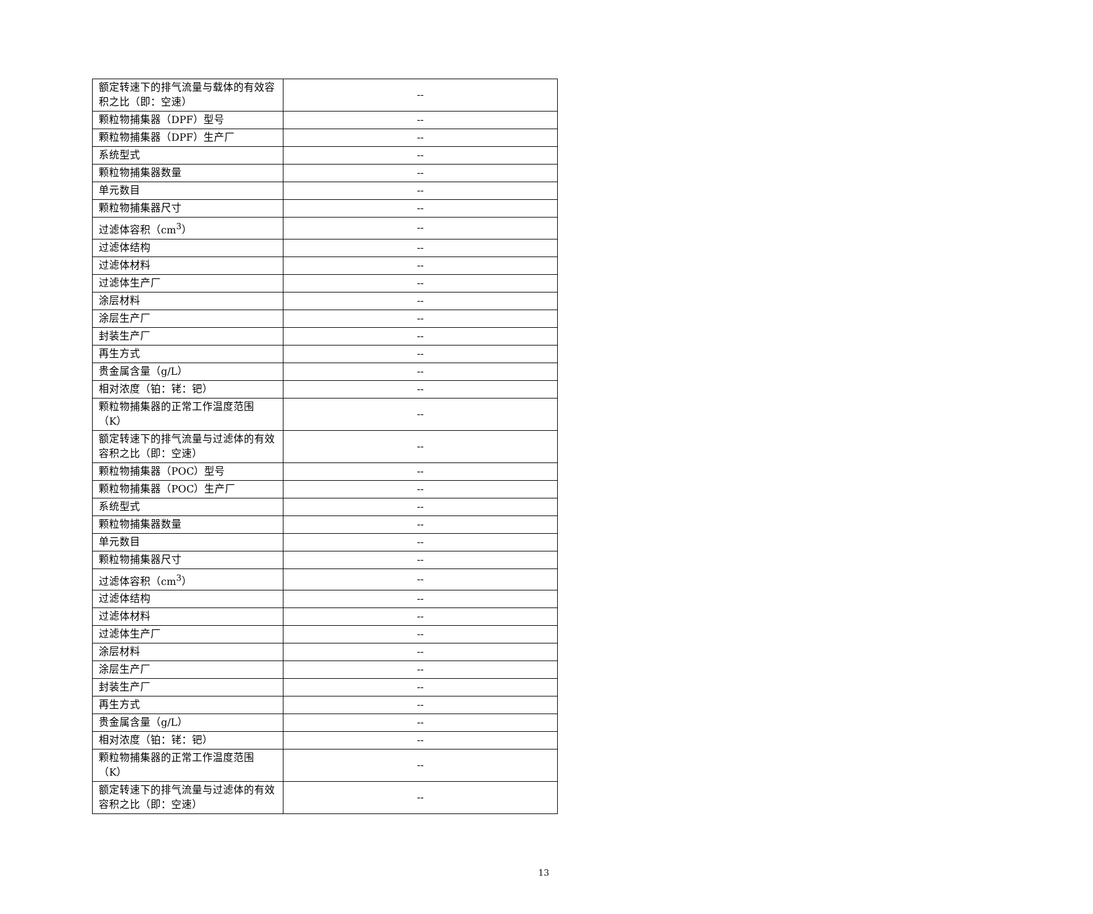| 额定转速下的排气流量与载体的有效容积之比（即：空速） | -- |
| 颗粒物捕集器（DPF）型号 | -- |
| 颗粒物捕集器（DPF）生产厂 | -- |
| 系统型式 | -- |
| 颗粒物捕集器数量 | -- |
| 单元数目 | -- |
| 颗粒物捕集器尺寸 | -- |
| 过滤体容积（cm<sup>3</sup>） | -- |
| 过滤体结构 | -- |
| 过滤体材料 | -- |
| 过滤体生产厂 | -- |
| 涂层材料 | -- |
| 涂层生产厂 | -- |
| 封装生产厂 | -- |
| 再生方式 | -- |
| 贵金属含量（g/L） | -- |
| 相对浓度（铂：铑：钯） | -- |
| 颗粒物捕集器的正常工作温度范围（K） | -- |
| 额定转速下的排气流量与过滤体的有效容积之比（即：空速） | -- |
| 颗粒物捕集器（POC）型号 | -- |
| 颗粒物捕集器（POC）生产厂 | -- |
| 系统型式 | -- |
| 颗粒物捕集器数量 | -- |
| 单元数目 | -- |
| 颗粒物捕集器尺寸 | -- |
| 过滤体容积（cm<sup>3</sup>） | -- |
| 过滤体结构 | -- |
| 过滤体材料 | -- |
| 过滤体生产厂 | -- |
| 涂层材料 | -- |
| 涂层生产厂 | -- |
| 封装生产厂 | -- |
| 再生方式 | -- |
| 贵金属含量（g/L） | -- |
| 相对浓度（铂：铑：钯） | -- |
| 颗粒物捕集器的正常工作温度范围（K） | -- |
| 额定转速下的排气流量与过滤体的有效容积之比（即：空速） | -- |
13